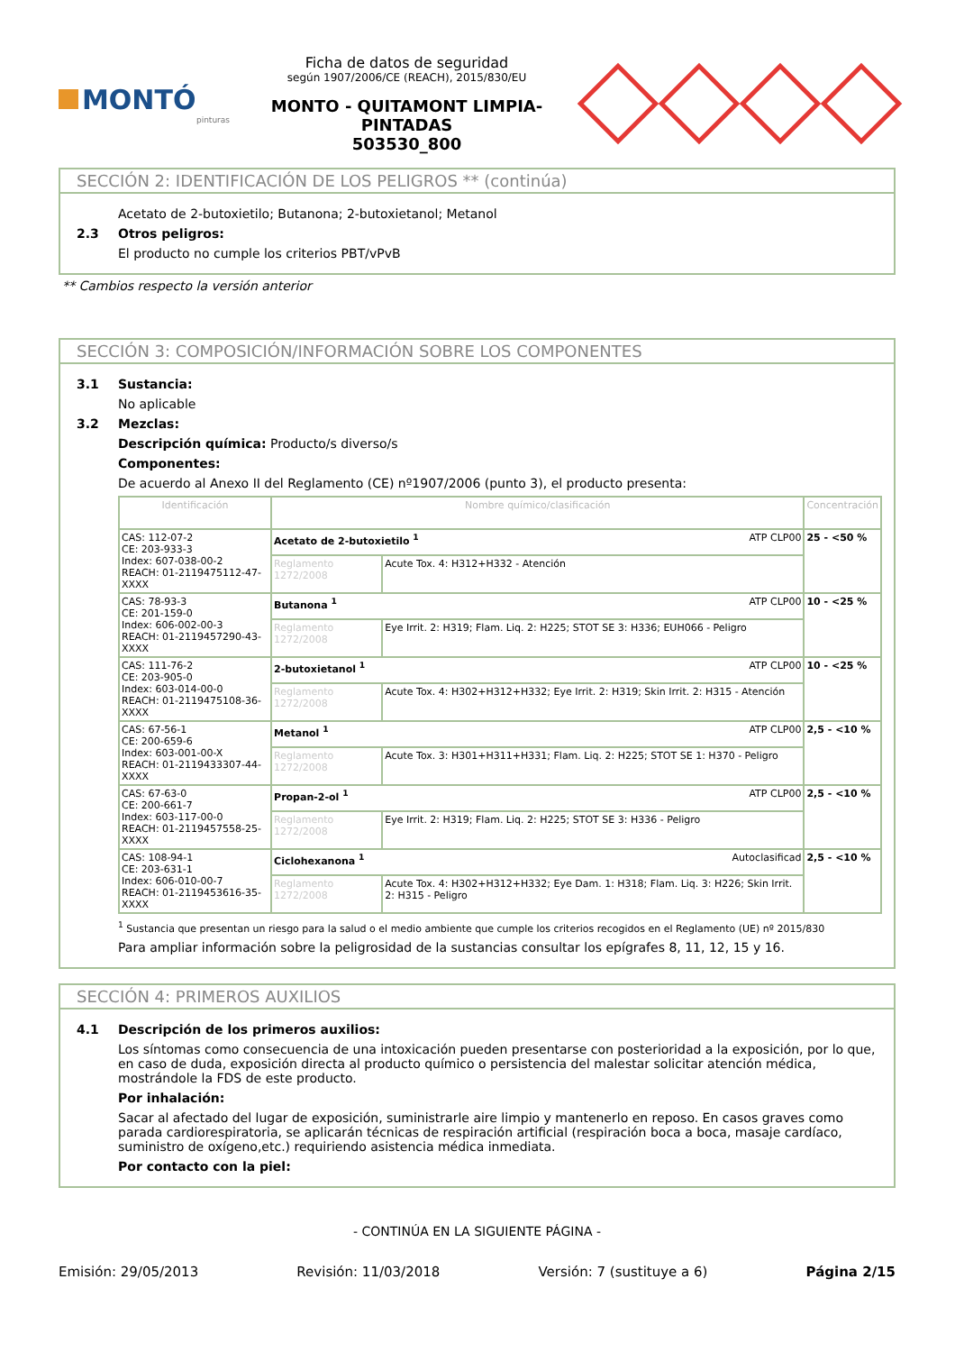MONTÓ
pinturas
Ficha de datos de seguridad
según 1907/2006/CE (REACH), 2015/830/EU
MONTO - QUITAMONT LIMPIA-PINTADAS
503530_800
SECCIÓN 2: IDENTIFICACIÓN DE LOS PELIGROS ** (continúa)
Acetato de 2-butoxietilo; Butanona; 2-butoxietanol; Metanol
2.3 Otros peligros:
El producto no cumple los criterios PBT/vPvB
** Cambios respecto la versión anterior
SECCIÓN 3: COMPOSICIÓN/INFORMACIÓN SOBRE LOS COMPONENTES
3.1 Sustancia:
No aplicable
3.2 Mezclas:
Descripción química: Producto/s diverso/s
Componentes:
De acuerdo al Anexo II del Reglamento (CE) nº1907/2006 (punto 3), el producto presenta:
| Identificación | Nombre químico/clasificación | | Concentración |
| --- | --- | --- | --- |
| CAS: 112-07-2 CE: 203-933-3 Index: 607-038-00-2 REACH: 01-2119475112-47-XXXX | Acetato de 2-butoxietilo <sup>1</sup> ATP CLP00 | | 25 - <50 % |
| | Reglamento 1272/2008 | Acute Tox. 4: H312+H332 - Atención | |
| CAS: 78-93-3 CE: 201-159-0 Index: 606-002-00-3 REACH: 01-2119457290-43-XXXX | Butanona <sup>1</sup> ATP CLP00 | | 10 - <25 % |
| | Reglamento 1272/2008 | Eye Irrit. 2: H319; Flam. Liq. 2: H225; STOT SE 3: H336; EUH066 - Peligro | |
| CAS: 111-76-2 CE: 203-905-0 Index: 603-014-00-0 REACH: 01-2119475108-36-XXXX | 2-butoxietanol <sup>1</sup> ATP CLP00 | | 10 - <25 % |
| | Reglamento 1272/2008 | Acute Tox. 4: H302+H312+H332; Eye Irrit. 2: H319; Skin Irrit. 2: H315 - Atención | |
| CAS: 67-56-1 CE: 200-659-6 Index: 603-001-00-X REACH: 01-2119433307-44-XXXX | Metanol <sup>1</sup> ATP CLP00 | | 2,5 - <10 % |
| | Reglamento 1272/2008 | Acute Tox. 3: H301+H311+H331; Flam. Liq. 2: H225; STOT SE 1: H370 - Peligro | |
| CAS: 67-63-0 CE: 200-661-7 Index: 603-117-00-0 REACH: 01-2119457558-25-XXXX | Propan-2-ol <sup>1</sup> ATP CLP00 | | 2,5 - <10 % |
| | Reglamento 1272/2008 | Eye Irrit. 2: H319; Flam. Liq. 2: H225; STOT SE 3: H336 - Peligro | |
| CAS: 108-94-1 CE: 203-631-1 Index: 606-010-00-7 REACH: 01-2119453616-35-XXXX | Ciclohexanona <sup>1</sup> Autoclasificad | | 2,5 - <10 % |
| | Reglamento 1272/2008 | Acute Tox. 4: H302+H312+H332; Eye Dam. 1: H318; Flam. Liq. 3: H226; Skin Irrit. 2: H315 - Peligro | |
<sup>1</sup> Sustancia que presentan un riesgo para la salud o el medio ambiente que cumple los criterios recogidos en el Reglamento (UE) nº 2015/830
Para ampliar información sobre la peligrosidad de la sustancias consultar los epígrafes 8, 11, 12, 15 y 16.
SECCIÓN 4: PRIMEROS AUXILIOS
4.1 Descripción de los primeros auxilios:
Los síntomas como consecuencia de una intoxicación pueden presentarse con posterioridad a la exposición, por lo que, en caso de duda, exposición directa al producto químico o persistencia del malestar solicitar atención médica, mostrándole la FDS de este producto.
Por inhalación:
Sacar al afectado del lugar de exposición, suministrarle aire limpio y mantenerlo en reposo. En casos graves como parada cardiorespiratoria, se aplicarán técnicas de respiración artificial (respiración boca a boca, masaje cardíaco, suministro de oxígeno,etc.) requiriendo asistencia médica inmediata.
Por contacto con la piel:
- CONTINÚA EN LA SIGUIENTE PÁGINA -
Emisión: 29/05/2013 Revisión: 11/03/2018 Versión: 7 (sustituye a 6) Página 2/15